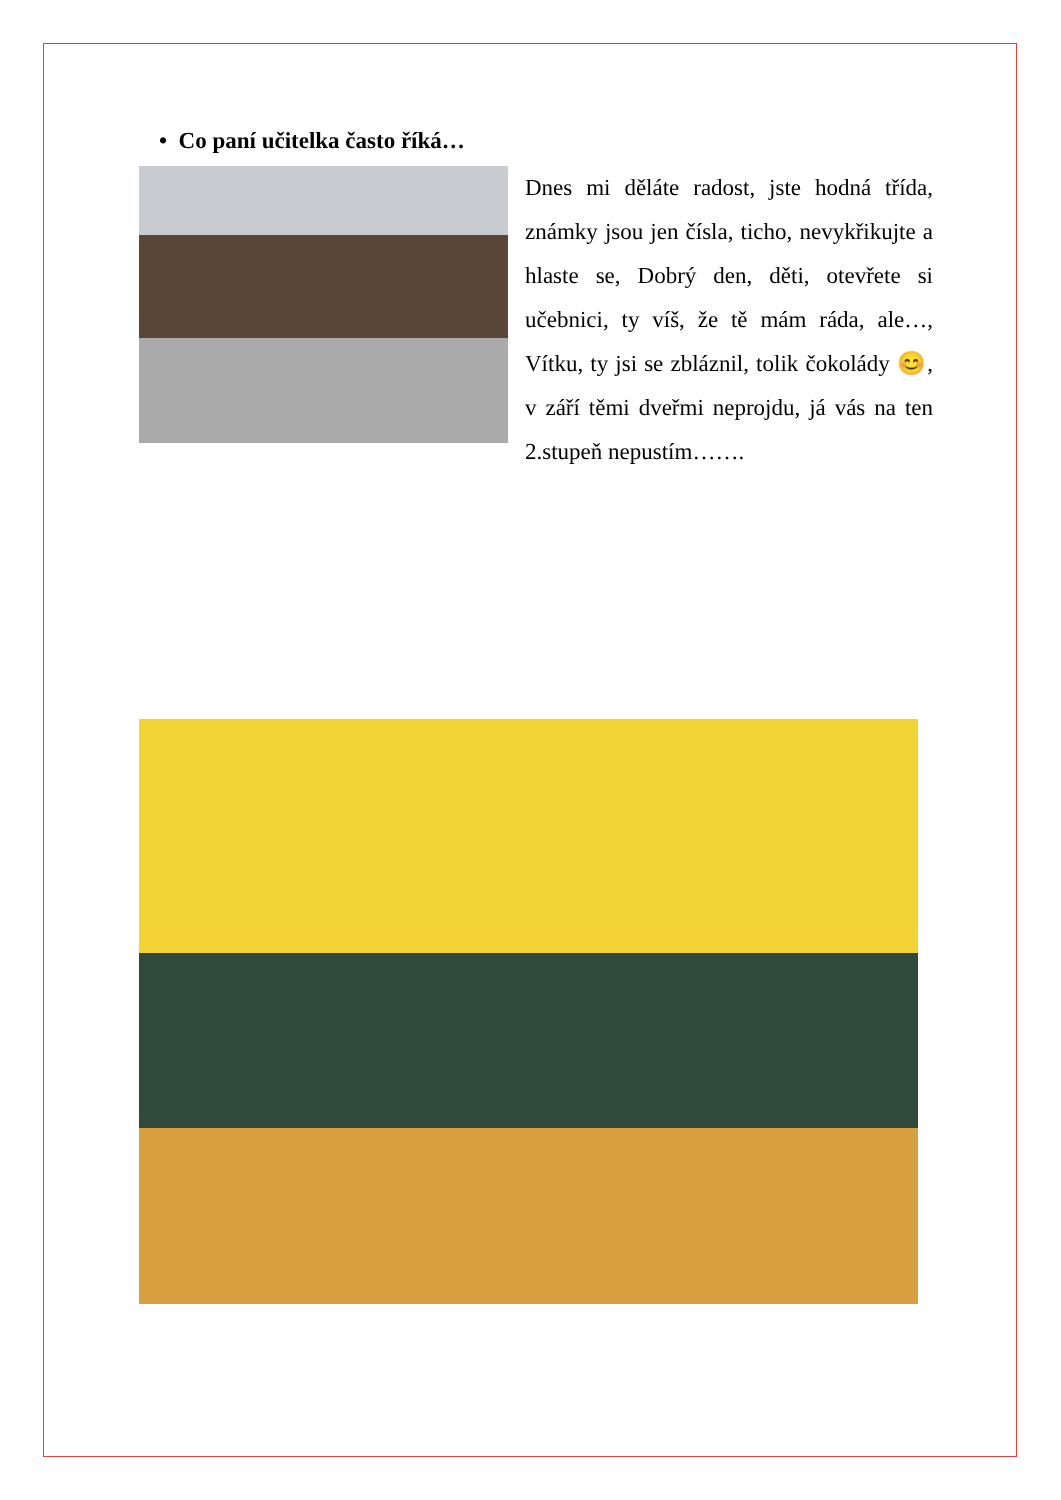• Co paní učitelka často říká…
Dnes mi děláte radost, jste hodná třída, známky jsou jen čísla, ticho, nevykřikujte a hlaste se, Dobrý den, děti, otevřete si učebnici, ty víš, že tě mám ráda, ale…, Vítku, ty jsi se zbláznil, tolik čokolády 😊, v září těmi dveřmi neprojdu, já vás na ten 2.stupeň nepustím…….